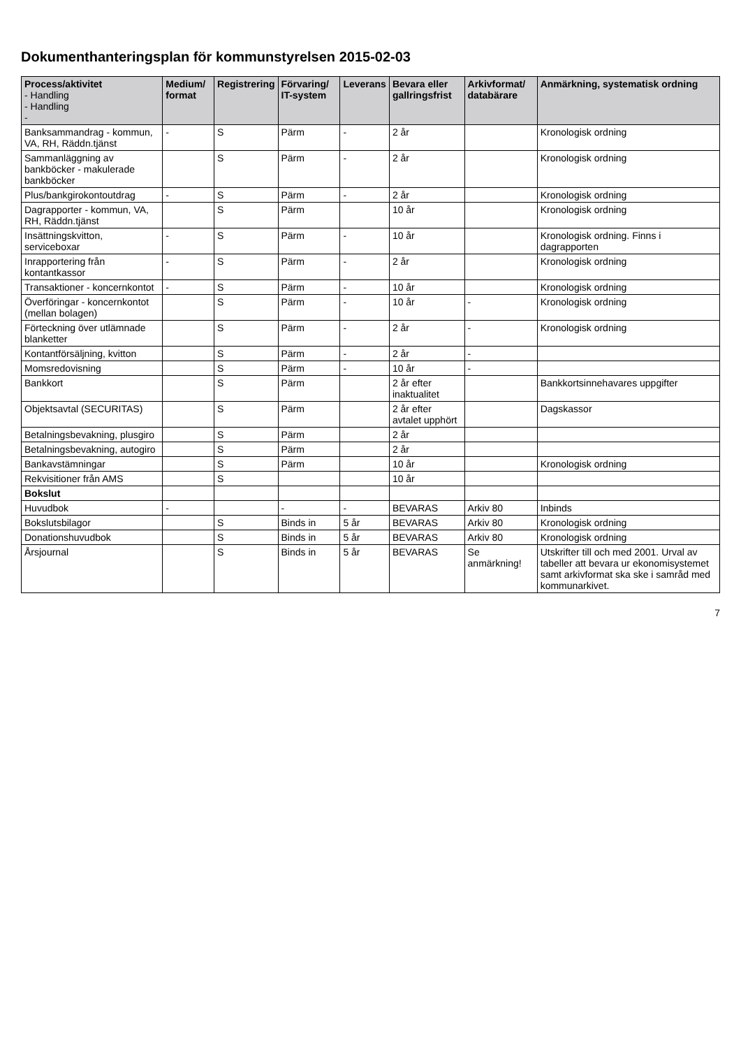Dokumenthanteringsplan för kommunstyrelsen 2015-02-03
| Process/aktivitet - Handling - Handling - | Medium/ format | Registrering | Förvaring/ IT-system | Leverans | Bevara eller gallringsfrist | Arkivformat/ databärare | Anmärkning, systematisk ordning |
| --- | --- | --- | --- | --- | --- | --- | --- |
| Banksammandrag - kommun, VA, RH, Räddn.tjänst | - | S | Pärm | - | 2 år | | Kronologisk ordning |
| Sammanläggning av bankböcker - makulerade bankböcker | | S | Pärm | - | 2 år | | Kronologisk ordning |
| Plus/bankgirokontoutdrag | - | S | Pärm | - | 2 år | | Kronologisk ordning |
| Dagrapporter - kommun, VA, RH, Räddn.tjänst | | S | Pärm | | 10 år | | Kronologisk ordning |
| Insättningskvitton, serviceboxar | - | S | Pärm | - | 10 år | | Kronologisk ordning. Finns i dagrapporten |
| Inrapportering från kontantkassor | - | S | Pärm | - | 2 år | | Kronologisk ordning |
| Transaktioner - koncernkontot | - | S | Pärm | - | 10 år | | Kronologisk ordning |
| Överföringar - koncernkontot (mellan bolagen) | | S | Pärm | - | 10 år | - | Kronologisk ordning |
| Förteckning över utlämnade blanketter | | S | Pärm | - | 2 år | - | Kronologisk ordning |
| Kontantförsäljning, kvitton | | S | Pärm | - | 2 år | - | |
| Momsredovisning | | S | Pärm | - | 10 år | - | |
| Bankkort | | S | Pärm | | 2 år efter inaktualitet | | Bankkortsinnehavares uppgifter |
| Objektsavtal (SECURITAS) | | S | Pärm | | 2 år efter avtalet upphört | | Dagskassor |
| Betalningsbevakning, plusgiro | | S | Pärm | | 2 år | | |
| Betalningsbevakning, autogiro | | S | Pärm | | 2 år | | |
| Bankavstämningar | | S | Pärm | | 10 år | | Kronologisk ordning |
| Rekvisitioner från AMS | | S | | | 10 år | | |
| Bokslut | | | | | | | |
| Huvudbok | - | | - | - | BEVARAS | Arkiv 80 | Inbinds |
| Bokslutsbilagor | | S | Binds in | 5 år | BEVARAS | Arkiv 80 | Kronologisk ordning |
| Donationshuvudbok | | S | Binds in | 5 år | BEVARAS | Arkiv 80 | Kronologisk ordning |
| Årsjournal | | S | Binds in | 5 år | BEVARAS | Se anmärkning! | Utskrifter till och med 2001. Urval av tabeller att bevara ur ekonomisystemet samt arkivformat ska ske i samråd med kommunarkivet. |
7